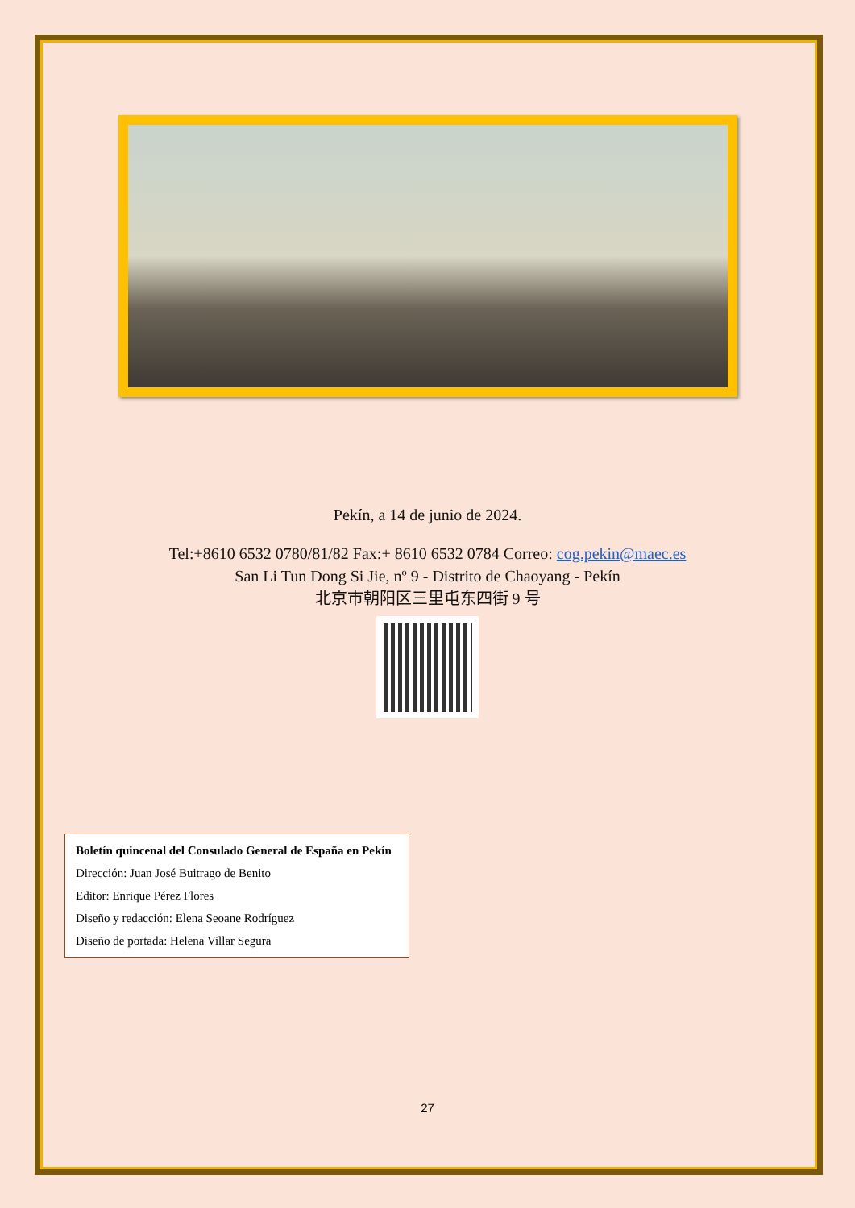Pekín, a 14 de junio de 2024.
Tel:+8610 6532 0780/81/82 Fax:+ 8610 6532 0784 Correo: cog.pekin@maec.es
San Li Tun Dong Si Jie, nº 9 - Distrito de Chaoyang - Pekín
北京市朝阳区三里屯东四街 9 号
Boletín quincenal del Consulado General de España en Pekín
Dirección: Juan José Buitrago de Benito
Editor: Enrique Pérez Flores
Diseño y redacción: Elena Seoane Rodríguez
Diseño de portada: Helena Villar Segura
27